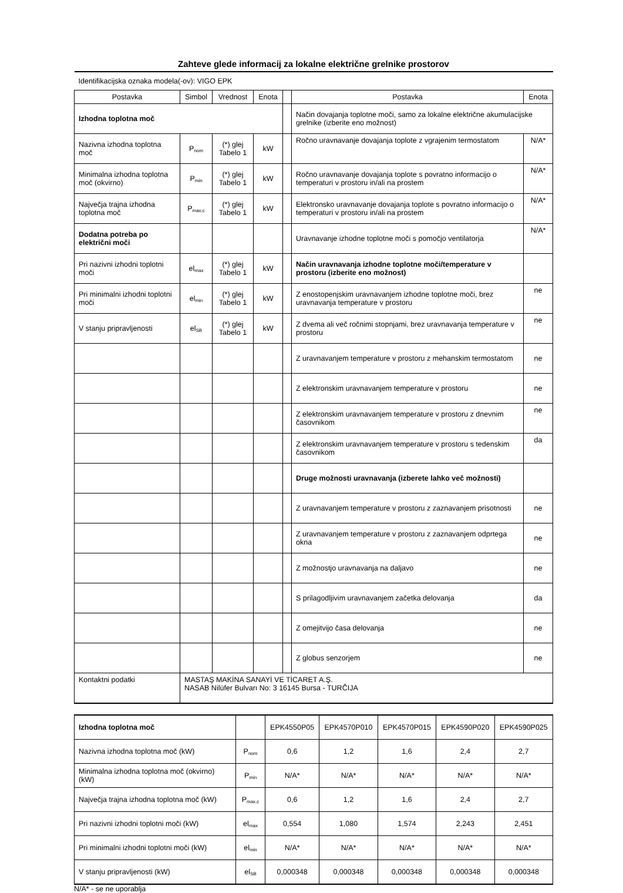Zahteve glede informacij za lokalne električne grelnike prostorov
| Identifikacijska oznaka modela(-ov): VIGO EPK | | | | | | |
| Postavka | Simbol | Vrednost | Enota | | Postavka | Enota |
| Izhodna toplotna moč | | | | | Način dovajanja toplotne moči, samo za lokalne električne akumulacijske grelnike (izberite eno možnost) | |
| Nazivna izhodna toplotna moč | P<sub>nom</sub> | (*) glej Tabelo 1 | kW | | Ročno uravnavanje dovajanja toplote z vgrajenim termostatom | N/A* |
| Minimalna izhodna toplotna moč (okvirno) | P<sub>min</sub> | (*) glej Tabelo 1 | kW | | Ročno uravnavanje dovajanja toplote s povratno informacijo o temperaturi v prostoru in/ali na prostem | N/A* |
| Največja trajna izhodna toplotna moč | P<sub>max,c</sub> | (*) glej Tabelo 1 | kW | | Elektronsko uravnavanje dovajanja toplote s povratno informacijo o temperaturi v prostoru in/ali na prostem | N/A* |
| Dodatna potreba po električni moči | | | | | Uravnavanje izhodne toplotne moči s pomočjo ventilatorja | N/A* |
| Pri nazivni izhodni toplotni moči | el<sub>max</sub> | (*) glej Tabelo 1 | kW | | Način uravnavanja izhodne toplotne moči/temperature v prostoru (izberite eno možnost) | |
| Pri minimalni izhodni toplotni moči | el<sub>min</sub> | (*) glej Tabelo 1 | kW | | Z enostopenjskim uravnavanjem izhodne toplotne moči, brez uravnavanja temperature v prostoru | ne |
| V stanju pripravljenosti | el<sub>SB</sub> | (*) glej Tabelo 1 | kW | | Z dvema ali več ročnimi stopnjami, brez uravnavanja temperature v prostoru | ne |
| | | | | | Z uravnavanjem temperature v prostoru z mehanskim termostatom | ne |
| | | | | | Z elektronskim uravnavanjem temperature v prostoru | ne |
| | | | | | Z elektronskim uravnavanjem temperature v prostoru z dnevnim časovnikom | ne |
| | | | | | Z elektronskim uravnavanjem temperature v prostoru s tedenskim časovnikom | da |
| | | | | | Druge možnosti uravnavanja (izberete lahko več možnosti) | |
| | | | | | Z uravnavanjem temperature v prostoru z zaznavanjem prisotnosti | ne |
| | | | | | Z uravnavanjem temperature v prostoru z zaznavanjem odprtega okna | ne |
| | | | | | Z možnostjo uravnavanja na daljavo | ne |
| | | | | | S prilagodljivim uravnavanjem začetka delovanja | da |
| | | | | | Z omejitvijo časa delovanja | ne |
| | | | | | Z globus senzorjem | ne |
| Kontaktni podatki | MASTAŞ MAKİNA SANAYİ VE TİCARET A.Ş. NASAB Nilüfer Bulvarı No: 3 16145 Bursa - TURČIJA | | | | | |
| Izhodna toplotna moč | | EPK4550P05 | EPK4570P010 | EPK4570P015 | EPK4590P020 | EPK4590P025 |
| Nazivna izhodna toplotna moč (kW) | P<sub>nom</sub> | 0,6 | 1,2 | 1,6 | 2,4 | 2,7 |
| Minimalna izhodna toplotna moč (okvirno) (kW) | P<sub>min</sub> | N/A* | N/A* | N/A* | N/A* | N/A* |
| Največja trajna izhodna toplotna moč (kW) | P<sub>max,c</sub> | 0,6 | 1,2 | 1,6 | 2,4 | 2,7 |
| Pri nazivni izhodni toplotni moči (kW) | el<sub>max</sub> | 0,554 | 1,080 | 1,574 | 2,243 | 2,451 |
| Pri minimalni izhodni toplotni moči (kW) | el<sub>min</sub> | N/A* | N/A* | N/A* | N/A* | N/A* |
| V stanju pripravljenosti (kW) | el<sub>SB</sub> | 0,000348 | 0,000348 | 0,000348 | 0,000348 | 0,000348 |
N/A* - se ne uporablja